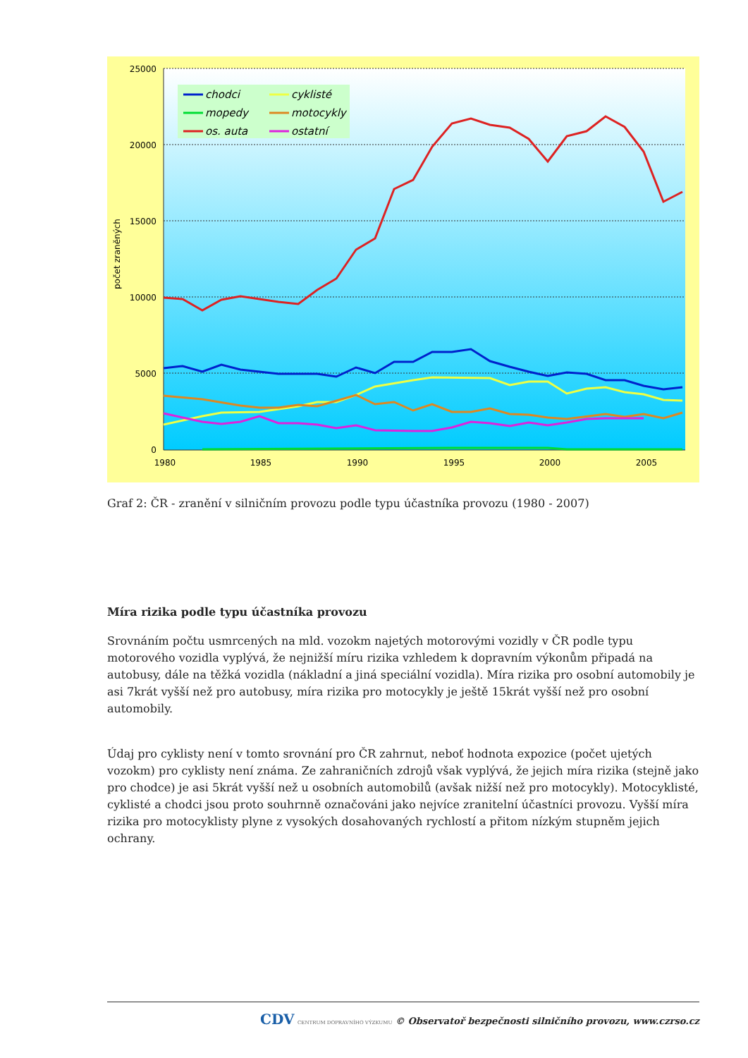25000
20000
15000
10000
5000
0
1980
1985
1990
1995
2000
2005
počet zraněných
chodci
mopedy
os. auta
cyklisté
motocykly
ostatní
Graf 2: ČR - zranění v silničním provozu podle typu účastníka provozu (1980 - 2007)
Míra rizika podle typu účastníka provozu
Srovnáním počtu usmrcených na mld. vozokm najetých motorovými vozidly v ČR podle typu motorového vozidla vyplývá, že nejnižší míru rizika vzhledem k dopravním výkonům připadá na autobusy, dále na těžká vozidla (nákladní a jiná speciální vozidla). Míra rizika pro osobní automobily je asi 7krát vyšší než pro autobusy, míra rizika pro motocykly je ještě 15krát vyšší než pro osobní automobily.
Údaj pro cyklisty není v tomto srovnání pro ČR zahrnut, neboť hodnota expozice (počet ujetých vozokm) pro cyklisty není známa. Ze zahraničních zdrojů však vyplývá, že jejich míra rizika (stejně jako pro chodce) je asi 5krát vyšší než u osobních automobilů (avšak nižší než pro motocykly). Motocyklisté, cyklisté a chodci jsou proto souhrnně označováni jako nejvíce zranitelní účastníci provozu. Vyšší míra rizika pro motocyklisty plyne z vysokých dosahovaných rychlostí a přitom nízkým stupněm jejich ochrany.
CDV CENTRUM DOPRAVNÍHO VÝZKUMU © Observatoř bezpečnosti silničního provozu, www.czrso.cz